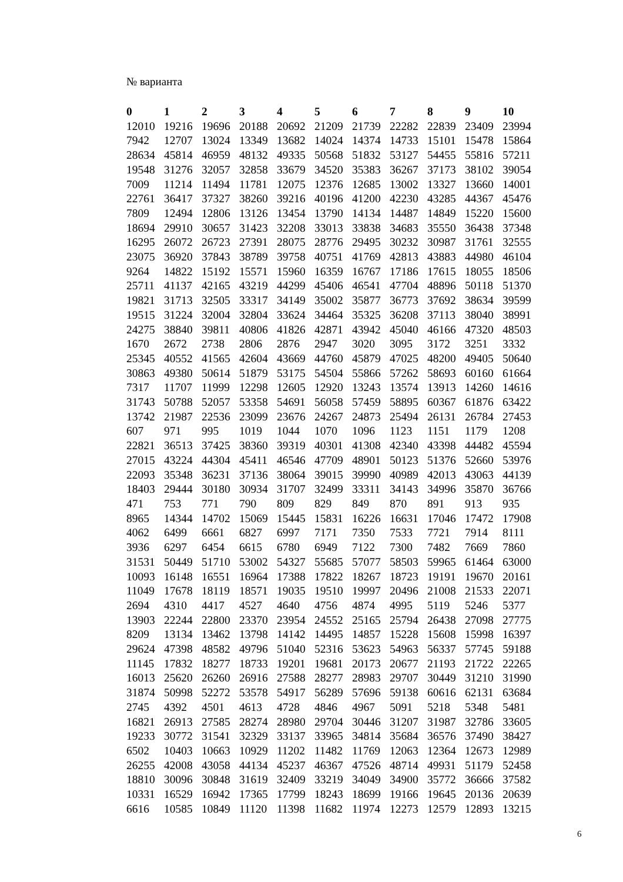№ варианта
| 0 | 1 | 2 | 3 | 4 | 5 | 6 | 7 | 8 | 9 | 10 |
| --- | --- | --- | --- | --- | --- | --- | --- | --- | --- | --- |
| 12010 | 19216 | 19696 | 20188 | 20692 | 21209 | 21739 | 22282 | 22839 | 23409 | 23994 |
| 7942 | 12707 | 13024 | 13349 | 13682 | 14024 | 14374 | 14733 | 15101 | 15478 | 15864 |
| 28634 | 45814 | 46959 | 48132 | 49335 | 50568 | 51832 | 53127 | 54455 | 55816 | 57211 |
| 19548 | 31276 | 32057 | 32858 | 33679 | 34520 | 35383 | 36267 | 37173 | 38102 | 39054 |
| 7009 | 11214 | 11494 | 11781 | 12075 | 12376 | 12685 | 13002 | 13327 | 13660 | 14001 |
| 22761 | 36417 | 37327 | 38260 | 39216 | 40196 | 41200 | 42230 | 43285 | 44367 | 45476 |
| 7809 | 12494 | 12806 | 13126 | 13454 | 13790 | 14134 | 14487 | 14849 | 15220 | 15600 |
| 18694 | 29910 | 30657 | 31423 | 32208 | 33013 | 33838 | 34683 | 35550 | 36438 | 37348 |
| 16295 | 26072 | 26723 | 27391 | 28075 | 28776 | 29495 | 30232 | 30987 | 31761 | 32555 |
| 23075 | 36920 | 37843 | 38789 | 39758 | 40751 | 41769 | 42813 | 43883 | 44980 | 46104 |
| 9264 | 14822 | 15192 | 15571 | 15960 | 16359 | 16767 | 17186 | 17615 | 18055 | 18506 |
| 25711 | 41137 | 42165 | 43219 | 44299 | 45406 | 46541 | 47704 | 48896 | 50118 | 51370 |
| 19821 | 31713 | 32505 | 33317 | 34149 | 35002 | 35877 | 36773 | 37692 | 38634 | 39599 |
| 19515 | 31224 | 32004 | 32804 | 33624 | 34464 | 35325 | 36208 | 37113 | 38040 | 38991 |
| 24275 | 38840 | 39811 | 40806 | 41826 | 42871 | 43942 | 45040 | 46166 | 47320 | 48503 |
| 1670 | 2672 | 2738 | 2806 | 2876 | 2947 | 3020 | 3095 | 3172 | 3251 | 3332 |
| 25345 | 40552 | 41565 | 42604 | 43669 | 44760 | 45879 | 47025 | 48200 | 49405 | 50640 |
| 30863 | 49380 | 50614 | 51879 | 53175 | 54504 | 55866 | 57262 | 58693 | 60160 | 61664 |
| 7317 | 11707 | 11999 | 12298 | 12605 | 12920 | 13243 | 13574 | 13913 | 14260 | 14616 |
| 31743 | 50788 | 52057 | 53358 | 54691 | 56058 | 57459 | 58895 | 60367 | 61876 | 63422 |
| 13742 | 21987 | 22536 | 23099 | 23676 | 24267 | 24873 | 25494 | 26131 | 26784 | 27453 |
| 607 | 971 | 995 | 1019 | 1044 | 1070 | 1096 | 1123 | 1151 | 1179 | 1208 |
| 22821 | 36513 | 37425 | 38360 | 39319 | 40301 | 41308 | 42340 | 43398 | 44482 | 45594 |
| 27015 | 43224 | 44304 | 45411 | 46546 | 47709 | 48901 | 50123 | 51376 | 52660 | 53976 |
| 22093 | 35348 | 36231 | 37136 | 38064 | 39015 | 39990 | 40989 | 42013 | 43063 | 44139 |
| 18403 | 29444 | 30180 | 30934 | 31707 | 32499 | 33311 | 34143 | 34996 | 35870 | 36766 |
| 471 | 753 | 771 | 790 | 809 | 829 | 849 | 870 | 891 | 913 | 935 |
| 8965 | 14344 | 14702 | 15069 | 15445 | 15831 | 16226 | 16631 | 17046 | 17472 | 17908 |
| 4062 | 6499 | 6661 | 6827 | 6997 | 7171 | 7350 | 7533 | 7721 | 7914 | 8111 |
| 3936 | 6297 | 6454 | 6615 | 6780 | 6949 | 7122 | 7300 | 7482 | 7669 | 7860 |
| 31531 | 50449 | 51710 | 53002 | 54327 | 55685 | 57077 | 58503 | 59965 | 61464 | 63000 |
| 10093 | 16148 | 16551 | 16964 | 17388 | 17822 | 18267 | 18723 | 19191 | 19670 | 20161 |
| 11049 | 17678 | 18119 | 18571 | 19035 | 19510 | 19997 | 20496 | 21008 | 21533 | 22071 |
| 2694 | 4310 | 4417 | 4527 | 4640 | 4756 | 4874 | 4995 | 5119 | 5246 | 5377 |
| 13903 | 22244 | 22800 | 23370 | 23954 | 24552 | 25165 | 25794 | 26438 | 27098 | 27775 |
| 8209 | 13134 | 13462 | 13798 | 14142 | 14495 | 14857 | 15228 | 15608 | 15998 | 16397 |
| 29624 | 47398 | 48582 | 49796 | 51040 | 52316 | 53623 | 54963 | 56337 | 57745 | 59188 |
| 11145 | 17832 | 18277 | 18733 | 19201 | 19681 | 20173 | 20677 | 21193 | 21722 | 22265 |
| 16013 | 25620 | 26260 | 26916 | 27588 | 28277 | 28983 | 29707 | 30449 | 31210 | 31990 |
| 31874 | 50998 | 52272 | 53578 | 54917 | 56289 | 57696 | 59138 | 60616 | 62131 | 63684 |
| 2745 | 4392 | 4501 | 4613 | 4728 | 4846 | 4967 | 5091 | 5218 | 5348 | 5481 |
| 16821 | 26913 | 27585 | 28274 | 28980 | 29704 | 30446 | 31207 | 31987 | 32786 | 33605 |
| 19233 | 30772 | 31541 | 32329 | 33137 | 33965 | 34814 | 35684 | 36576 | 37490 | 38427 |
| 6502 | 10403 | 10663 | 10929 | 11202 | 11482 | 11769 | 12063 | 12364 | 12673 | 12989 |
| 26255 | 42008 | 43058 | 44134 | 45237 | 46367 | 47526 | 48714 | 49931 | 51179 | 52458 |
| 18810 | 30096 | 30848 | 31619 | 32409 | 33219 | 34049 | 34900 | 35772 | 36666 | 37582 |
| 10331 | 16529 | 16942 | 17365 | 17799 | 18243 | 18699 | 19166 | 19645 | 20136 | 20639 |
| 6616 | 10585 | 10849 | 11120 | 11398 | 11682 | 11974 | 12273 | 12579 | 12893 | 13215 |
6